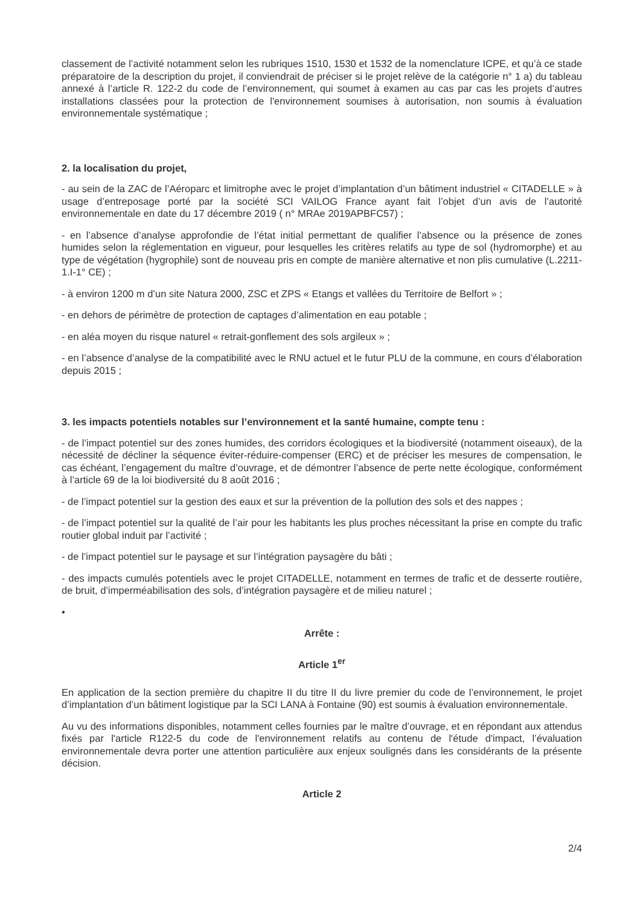classement de l’activité notamment selon les rubriques 1510, 1530 et 1532 de la nomenclature ICPE, et qu’à ce stade préparatoire de la description du projet, il conviendrait de préciser si le projet relève de la catégorie n° 1 a) du tableau annexé à l’article R. 122-2 du code de l’environnement, qui soumet à examen au cas par cas les projets d’autres installations classées pour la protection de l'environnement soumises à autorisation, non soumis à évaluation environnementale systématique ;
2. la localisation du projet,
- au sein de la ZAC de l’Aéroparc et limitrophe avec le projet d’implantation d’un bâtiment industriel « CITADELLE » à usage d’entreposage porté par la société SCI VAILOG France ayant fait l’objet d’un avis de l’autorité environnementale en date du 17 décembre 2019 ( n° MRAe 2019APBFC57) ;
- en l’absence d’analyse approfondie de l’état initial permettant de qualifier l’absence ou la présence de zones humides selon la réglementation en vigueur, pour lesquelles les critères relatifs au type de sol (hydromorphe) et au type de végétation (hygrophile) sont de nouveau pris en compte de manière alternative et non plis cumulative (L.2211-1.I-1° CE) ;
- à environ 1200 m d’un site Natura 2000, ZSC et ZPS « Etangs et vallées du Territoire de Belfort » ;
- en dehors de périmètre de protection de captages d’alimentation en eau potable ;
- en aléa moyen du risque naturel « retrait-gonflement des sols argileux » ;
- en l’absence d’analyse de la compatibilité avec le RNU actuel et le futur PLU de la commune, en cours d’élaboration depuis 2015 ;
3. les impacts potentiels notables sur l’environnement et la santé humaine, compte tenu :
- de l’impact potentiel sur des zones humides, des corridors écologiques et la biodiversité (notamment oiseaux), de la nécessité de décliner la séquence éviter-réduire-compenser (ERC) et de préciser les mesures de compensation, le cas échéant, l’engagement du maître d’ouvrage, et de démontrer l’absence de perte nette écologique, conformément à l’article 69 de la loi biodiversité du 8 août 2016 ;
- de l’impact potentiel sur la gestion des eaux et sur la prévention de la pollution des sols et des nappes ;
- de l’impact potentiel sur la qualité de l’air pour les habitants les plus proches nécessitant la prise en compte du trafic routier global induit par l’activité ;
- de l’impact potentiel sur le paysage et sur l’intégration paysagère du bâti ;
- des impacts cumulés potentiels avec le projet CITADELLE, notamment en termes de trafic et de desserte routière, de bruit, d’imperméabilisation des sols, d’intégration paysagère et de milieu naturel ;
•
Arrête :
Article 1<sup>er</sup>
En application de la section première du chapitre II du titre II du livre premier du code de l’environnement, le projet d’implantation d’un bâtiment logistique par la SCI LANA à Fontaine (90) est soumis à évaluation environnementale.
Au vu des informations disponibles, notamment celles fournies par le maître d’ouvrage, et en répondant aux attendus fixés par l'article R122-5 du code de l'environnement relatifs au contenu de l'étude d'impact, l’évaluation environnementale devra porter une attention particulière aux enjeux soulignés dans les considérants de la présente décision.
Article 2
2/4